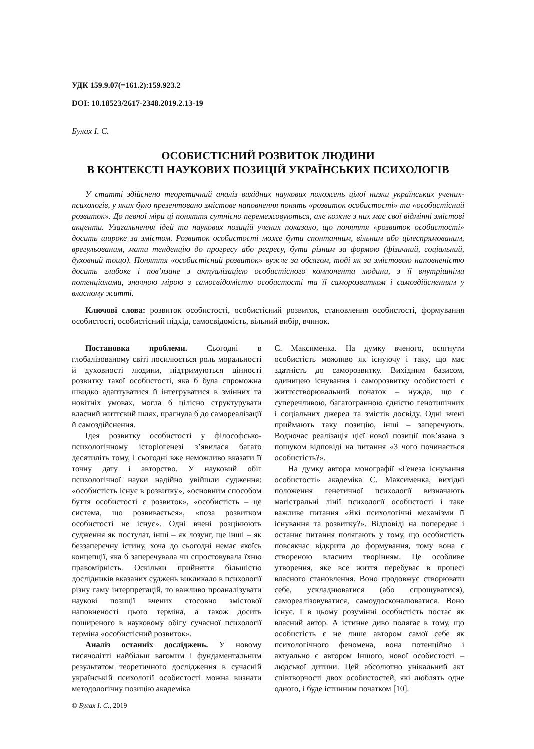УДК 159.9.07(=161.2):159.923.2
DOI: 10.18523/2617-2348.2019.2.13-19
Булах І. С.
ОСОБИСТІСНИЙ РОЗВИТОК ЛЮДИНИ
В КОНТЕКСТІ НАУКОВИХ ПОЗИЦІЙ УКРАЇНСЬКИХ ПСИХОЛОГІВ
У статті здійснено теоретичний аналіз вихідних наукових положень цілої низки українських учених-психологів, у яких було презентовано змістове наповнення понять «розвиток особистості» та «особистісний розвиток». До певної міри ці поняття сутнісно перемежовуються, але кожне з них має свої відмінні змістові акценти. Узагальнення ідей та наукових позицій учених показало, що поняття «розвиток особистості» досить широке за змістом. Розвиток особистості може бути спонтанним, вільним або цілеспрямованим, врегульованим, мати тенденцію до прогресу або регресу, бути різним за формою (фізичний, соціальний, духовний тощо). Поняття «особистісний розвиток» вужче за обсягом, тоді як за змістовою наповненістю досить глибоке і пов’язане з актуалізацією особистісного компонента людини, з її внутрішніми потенціалами, значною мірою з самосвідомістю особистості та її саморозвитком і самоздійсненням у власному житті.
Ключові слова: розвиток особистості, особистісний розвиток, становлення особистості, формування особистості, особистісний підхід, самосвідомість, вільний вибір, вчинок.
Постановка проблеми. Сьогодні в глобалізованому світі посилюється роль моральності й духовності людини, підтримуються цінності розвитку такої особистості, яка б була спроможна швидко адаптуватися й інтегруватися в змінних та новітніх умовах, могла б цілісно структурувати власний життєвий шлях, прагнула б до самореалізації й самоздійснення.
Ідея розвитку особистості у філософсько-психологічному історіогенезі з’явилася багато десятиліть тому, і сьогодні вже неможливо вказати її точну дату і авторство. У науковий обіг психологічної науки надійно увійшли судження: «особистість існує в розвитку», «основним способом буття особистості є розвиток», «особистість – це система, що розвивається», «поза розвитком особистості не існує». Одні вчені розцінюють судження як постулат, інші – як лозунг, ще інші – як беззаперечну істину, хоча до сьогодні немає якоїсь концепції, яка б заперечувала чи спростовувала їхню правомірність. Оскільки прийняття більшістю дослідників вказаних суджень викликало в психології різну гаму інтерпретацій, то важливо проаналізувати наукові позиції вчених стосовно змістової наповненості цього терміна, а також досить поширеного в науковому обігу сучасної психології терміна «особистісний розвиток».
Аналіз останніх досліджень. У новому тисячолітті найбільш вагомим і фундаментальним результатом теоретичного дослідження в сучасній українській психології особистості можна визнати методологічну позицію академіка
С. Максименка. На думку вченого, осягнути особистість можливо як існуючу і таку, що має здатність до саморозвитку. Вихідним базисом, одиницею існування і саморозвитку особистості є життєстворювальний початок – нужда, що є суперечливою, багатогранною єдністю генотипічних і соціальних джерел та змістів досвіду. Одні вчені приймають таку позицію, інші – заперечують. Водночас реалізація цієї нової позиції пов’язана з пошуком відповіді на питання «З чого починається особистість?».
На думку автора монографії «Генеза існування особистості» академіка С. Максименка, вихідні положення генетичної психології визначають магістральні лінії психології особистості і таке важливе питання «Які психологічні механізми її існування та розвитку?». Відповіді на попереднє і останнє питання полягають у тому, що особистість повсякчас відкрита до формування, тому вона є створеною власним творінням. Це особливе утворення, яке все життя перебуває в процесі власного становлення. Воно продовжує створювати себе, ускладнюватися (або спрощуватися), самореалізовуватися, самоудосконалюватися. Воно існує. І в цьому розумінні особистість постає як власний автор. А істинне диво полягає в тому, що особистість є не лише автором самої себе як психологічного феномена, вона потенційно і актуально є автором Іншого, нової особистості – людської дитини. Цей абсолютно унікальний акт співтворчості двох особистостей, які люблять одне одного, і буде істинним початком [10].
© Булах І. С., 2019